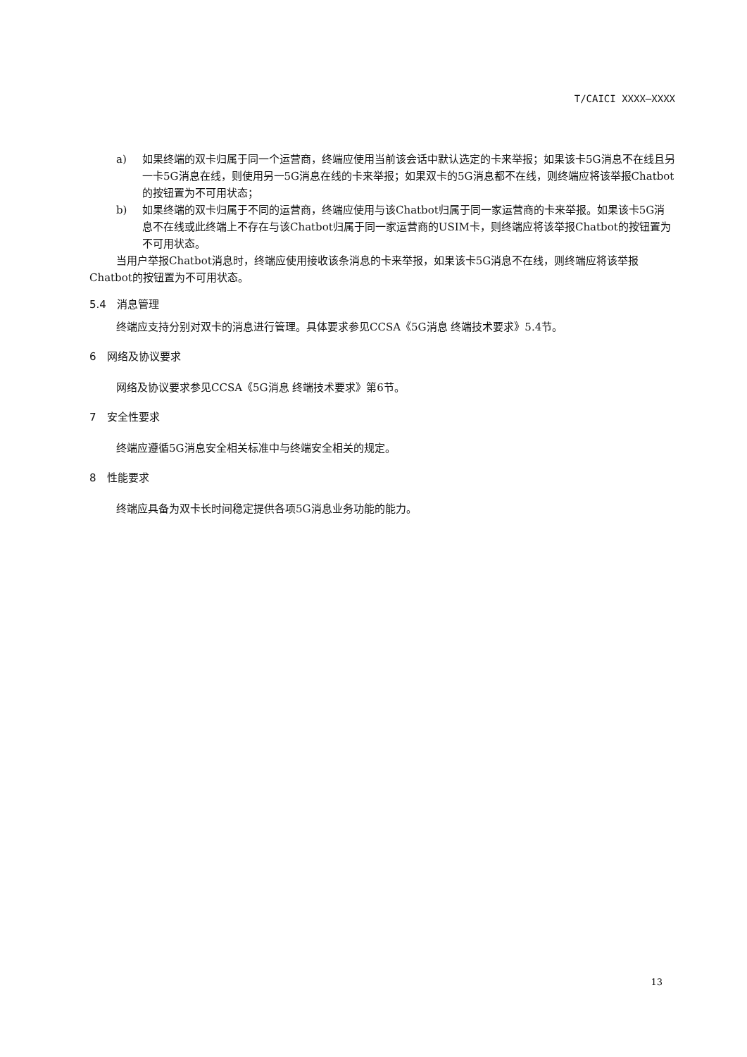T/CAICI XXXX—XXXX
a) 如果终端的双卡归属于同一个运营商，终端应使用当前该会话中默认选定的卡来举报；如果该卡5G消息不在线且另一卡5G消息在线，则使用另一5G消息在线的卡来举报；如果双卡的5G消息都不在线，则终端应将该举报Chatbot的按钮置为不可用状态；
b) 如果终端的双卡归属于不同的运营商，终端应使用与该Chatbot归属于同一家运营商的卡来举报。如果该卡5G消息不在线或此终端上不存在与该Chatbot归属于同一家运营商的USIM卡，则终端应将该举报Chatbot的按钮置为不可用状态。
当用户举报Chatbot消息时，终端应使用接收该条消息的卡来举报，如果该卡5G消息不在线，则终端应将该举报Chatbot的按钮置为不可用状态。
5.4　消息管理
终端应支持分别对双卡的消息进行管理。具体要求参见CCSA《5G消息 终端技术要求》5.4节。
6　网络及协议要求
网络及协议要求参见CCSA《5G消息 终端技术要求》第6节。
7　安全性要求
终端应遵循5G消息安全相关标准中与终端安全相关的规定。
8　性能要求
终端应具备为双卡长时间稳定提供各项5G消息业务功能的能力。
13